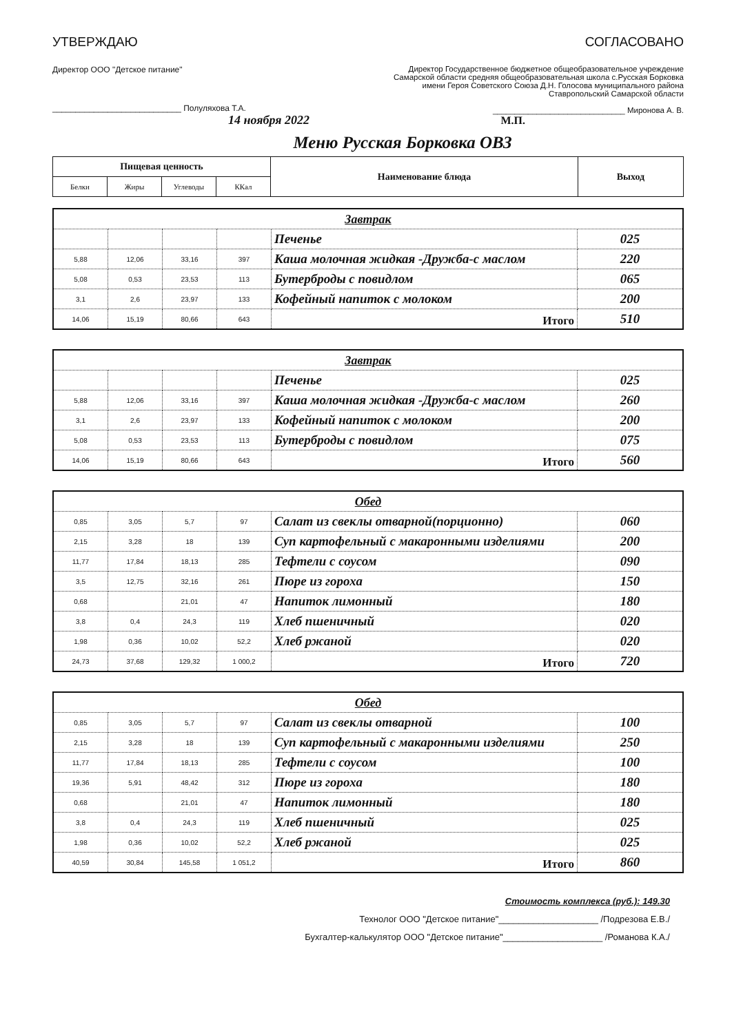УТВЕРЖДАЮ
Директор ООО "Детское питание"
____________________________ Полуляхова Т.А.
14 ноября 2022
СОГЛАСОВАНО
Директор Государственное бюджетное общеобразовательное учреждение
Самарской области средняя общеобразовательная школа с.Русская Борковка
имени Героя Советского Союза Д.Н. Голосова муниципального района
Ставропольский Самарской области
______________________________ Миронова А. В.
М.П.
Меню Русская Борковка ОВЗ
| Пищевая ценность | | | | Наименование блюда | Выход |
| --- | --- | --- | --- | --- | --- |
| Белки | Жиры | Углеводы | ККал | | |
| Завтрак | | | | | |
| | | | | Печенье | 025 |
| 5,88 | 12,06 | 33,16 | 397 | Каша молочная жидкая -Дружба-с маслом | 220 |
| 5,08 | 0,53 | 23,53 | 113 | Бутерброды с повидлом | 065 |
| 3,1 | 2,6 | 23,97 | 133 | Кофейный напиток с молоком | 200 |
| 14,06 | 15,19 | 80,66 | 643 | Итого | 510 |
| Завтрак | | | | | |
| | | | | Печенье | 025 |
| 5,88 | 12,06 | 33,16 | 397 | Каша молочная жидкая -Дружба-с маслом | 260 |
| 3,1 | 2,6 | 23,97 | 133 | Кофейный напиток с молоком | 200 |
| 5,08 | 0,53 | 23,53 | 113 | Бутерброды с повидлом | 075 |
| 14,06 | 15,19 | 80,66 | 643 | Итого | 560 |
| Обед | | | | | |
| 0,85 | 3,05 | 5,7 | 97 | Салат из свеклы отварной(порционно) | 060 |
| 2,15 | 3,28 | 18 | 139 | Суп картофельный с макаронными изделиями | 200 |
| 11,77 | 17,84 | 18,13 | 285 | Тефтели с соусом | 090 |
| 3,5 | 12,75 | 32,16 | 261 | Пюре из гороха | 150 |
| 0,68 | | 21,01 | 47 | Напиток лимонный | 180 |
| 3,8 | 0,4 | 24,3 | 119 | Хлеб пшеничный | 020 |
| 1,98 | 0,36 | 10,02 | 52,2 | Хлеб ржаной | 020 |
| 24,73 | 37,68 | 129,32 | 1 000,2 | Итого | 720 |
| Обед | | | | | |
| 0,85 | 3,05 | 5,7 | 97 | Салат из свеклы отварной | 100 |
| 2,15 | 3,28 | 18 | 139 | Суп картофельный с макаронными изделиями | 250 |
| 11,77 | 17,84 | 18,13 | 285 | Тефтели с соусом | 100 |
| 19,36 | 5,91 | 48,42 | 312 | Пюре из гороха | 180 |
| 0,68 | | 21,01 | 47 | Напиток лимонный | 180 |
| 3,8 | 0,4 | 24,3 | 119 | Хлеб пшеничный | 025 |
| 1,98 | 0,36 | 10,02 | 52,2 | Хлеб ржаной | 025 |
| 40,59 | 30,84 | 145,58 | 1 051,2 | Итого | 860 |
Стоимость комплекса (руб.): 149.30
Технолог ООО "Детское питание"____________________ /Подрезова Е.В./
Бухгалтер-калькулятор ООО "Детское питание"____________________ /Романова К.А./